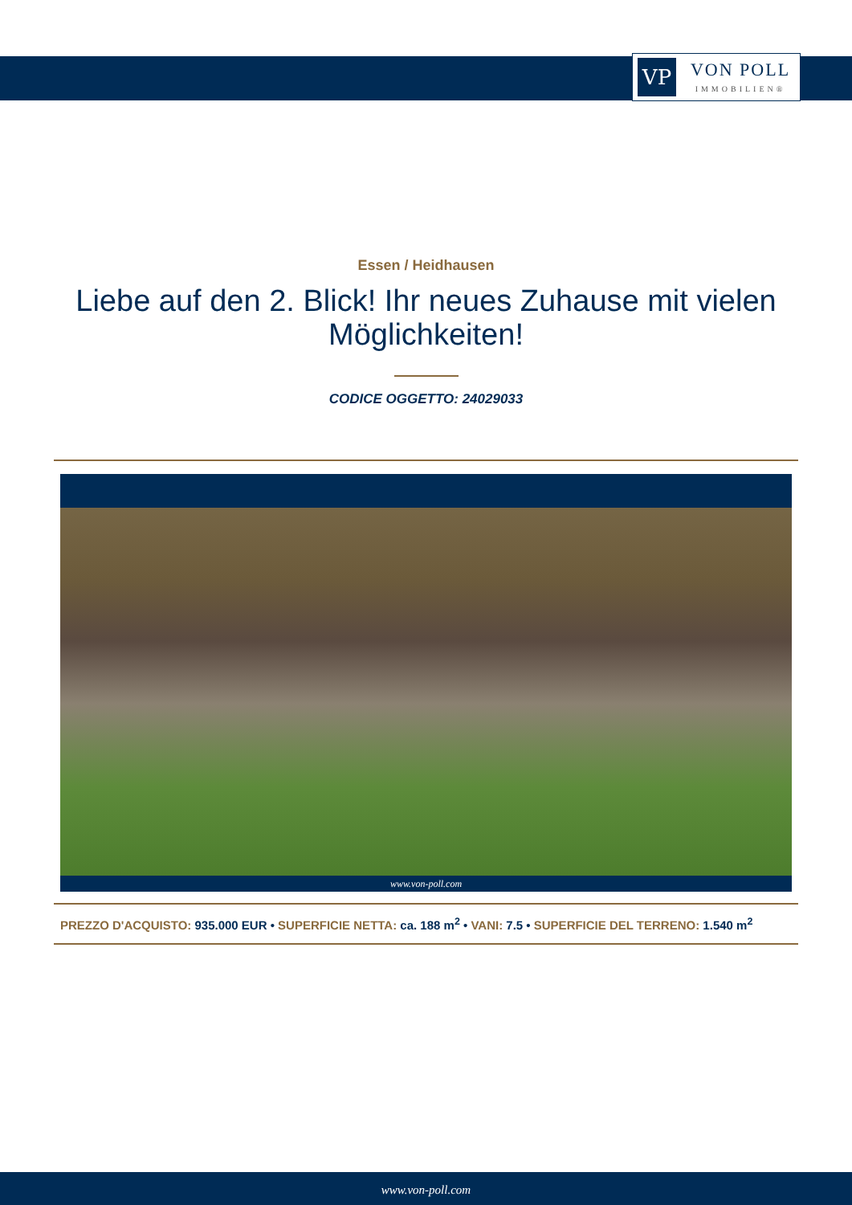VP
VON POLL
IMMOBILIEN®
Essen / Heidhausen
Liebe auf den 2. Blick! Ihr neues Zuhause mit vielen Möglichkeiten!
CODICE OGGETTO: 24029033
www.von-poll.com
PREZZO D'ACQUISTO: 935.000 EUR • SUPERFICIE NETTA: ca. 188 m<sup>2</sup> • VANI: 7.5 • SUPERFICIE DEL TERRENO: 1.540 m<sup>2</sup>
www.von-poll.com